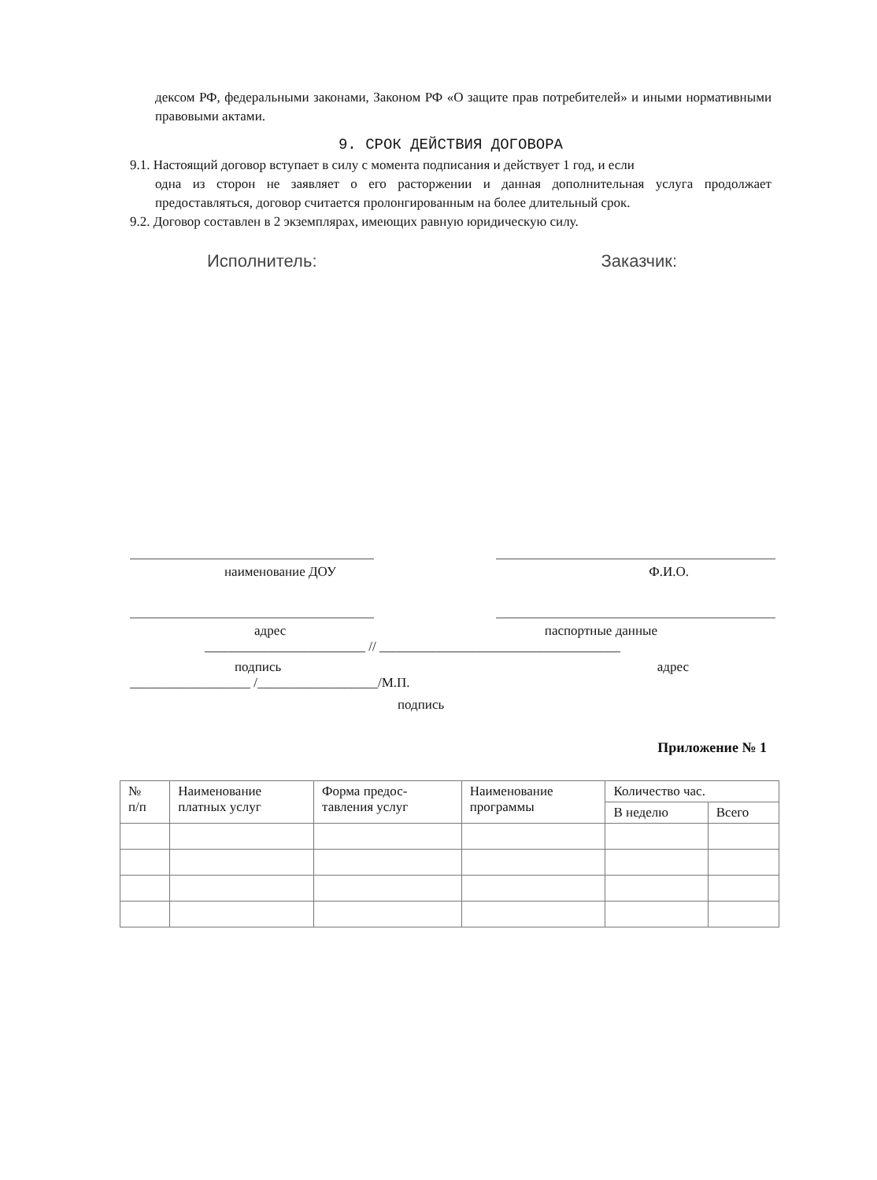дексом РФ, федеральными законами, Законом РФ «О защите прав потребителей» и иными нормативными правовыми актами.
9. СРОК ДЕЙСТВИЯ ДОГОВОРА
9.1. Настоящий договор вступает в силу с момента подписания и действует 1 год, и если
одна из сторон не заявляет о его расторжении и данная дополнительная услуга продолжает предоставляться, договор считается пролонгированным на более длительный срок.
9.2. Договор составлен в 2 экземплярах, имеющих равную юридическую силу.
Исполнитель: Заказчик:
наименование ДОУ Ф.И.О.
адрес паспортные данные
________________________ // ____________________________________
подпись адрес
__________________ /__________________/М.П.
подпись
Приложение № 1
| № п/п | Наименование платных услуг | Форма предос- тавления услуг | Наименование программы | Количество час. | |
| --- | --- | --- | --- | --- | --- |
| | | | | В неделю | Всего |